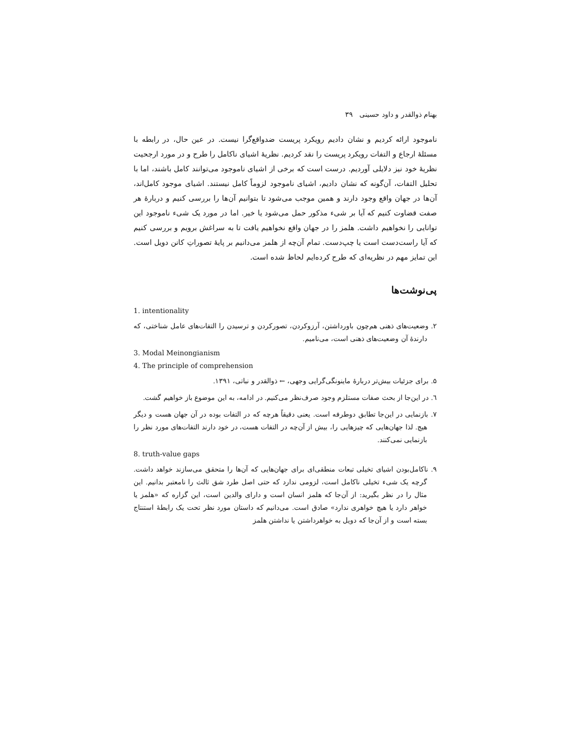بهنام ذوالقدر و داود حسینی ۳۹
ناموجود ارائه کردیم و نشان دادیم رویکرد پریست ضدواقع‌گرا نیست. در عین حال، در رابطه با مسئلهٔ ارجاع و التفات رویکرد پریست را نقد کردیم. نظریهٔ اشیای ناکامل را طرح و در مورد ارجحیت نظریهٔ خود نیز دلایلی آوردیم. درست است که برخی از اشیای ناموجود می‌توانند کامل باشند، اما با تحلیل التفات، آن‌گونه که نشان دادیم، اشیای ناموجود لزوماً کامل نیستند. اشیای موجود کامل‌اند، آن‌ها در جهان واقع وجود دارند و همین موجب می‌شود تا بتوانیم آن‌ها را بررسی کنیم و دربارهٔ هر صفت قضاوت کنیم که آیا بر شیء مذکور حمل می‌شود یا خیر. اما در مورد یک شیء ناموجود این توانایی را نخواهیم داشت. هلمز را در جهان واقع نخواهیم یافت تا به سراغش برویم و بررسی کنیم که آیا راست‌دست است یا چپ‌دست. تمام آن‌چه از هلمز می‌دانیم بر پایهٔ تصوراتِ کانن دویل است. این تمایز مهم در نظریه‌ای که طرح کرده‌ایم لحاظ شده است.
پی‌نوشت‌ها
1. intentionality
۲. وضعیت‌های ذهنی هم‌چون باورداشتن، آرزوکردن، تصورکردن و ترسیدن را التفات‌های عامل شناختی، که دارندهٔ آن وضعیت‌های ذهنی است، می‌نامیم.
3. Modal Meinongianism
4. The principle of comprehension
۵. برای جزئیات بیش‌تر دربارهٔ ماینونگی‌گرایی وجهی، ← ذوالقدر و نباتی، ۱۳۹۱.
٦. در این‌جا از بحث صفات مستلزم وجود صرف‌نظر می‌کنیم. در ادامه، به این موضوع باز خواهیم گشت.
۷. بازنمایی در این‌جا تطابق دوطرفه است. یعنی دقیقاً هرچه که در التفات بوده در آن جهان هست و دیگر هیچ. لذا جهان‌هایی که چیزهایی را، بیش از آن‌چه در التفات هست، در خود دارند التفات‌های مورد نظر را بازنمایی نمی‌کنند.
8. truth-value gaps
۹. ناکامل‌بودن اشیای تخیلی تبعات منطقی‌ای برای جهان‌هایی که آن‌ها را متحقق می‌سازند خواهد داشت. گرچه یک شیء تخیلی ناکامل است، لزومی ندارد که حتی اصل طرد شق ثالث را نامعتبر بدانیم. این مثال را در نظر بگیرید: از آن‌جا که هلمز انسان است و دارای والدین است، این گزاره که «هلمز یا خواهر دارد یا هیچ خواهری ندارد» صادق است. می‌دانیم که داستان مورد نظر تحت یک رابطهٔ استنتاج بسته است و از آن‌جا که دویل به خواهرداشتن یا نداشتن هلمز